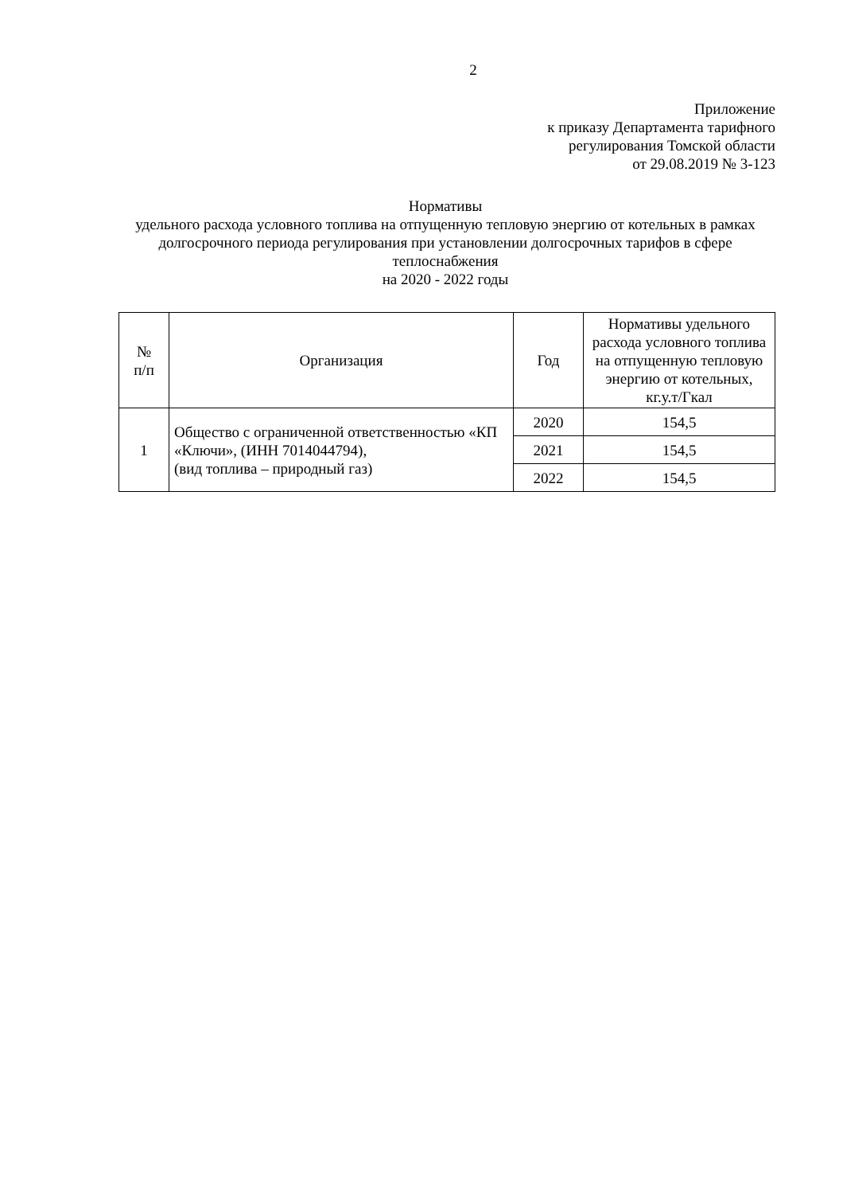2
Приложение
к приказу Департамента тарифного
регулирования Томской области
от 29.08.2019 № 3-123
Нормативы
удельного расхода условного топлива на отпущенную тепловую энергию от котельных в рамках долгосрочного периода регулирования при установлении долгосрочных тарифов в сфере теплоснабжения
на 2020 - 2022 годы
| № п/п | Организация | Год | Нормативы удельного расхода условного топлива на отпущенную тепловую энергию от котельных, кг.у.т/Гкал |
| --- | --- | --- | --- |
| 1 | Общество с ограниченной ответственностью «КП «Ключи», (ИНН 7014044794), (вид топлива – природный газ) | 2020 | 154,5 |
| | | 2021 | 154,5 |
| | | 2022 | 154,5 |